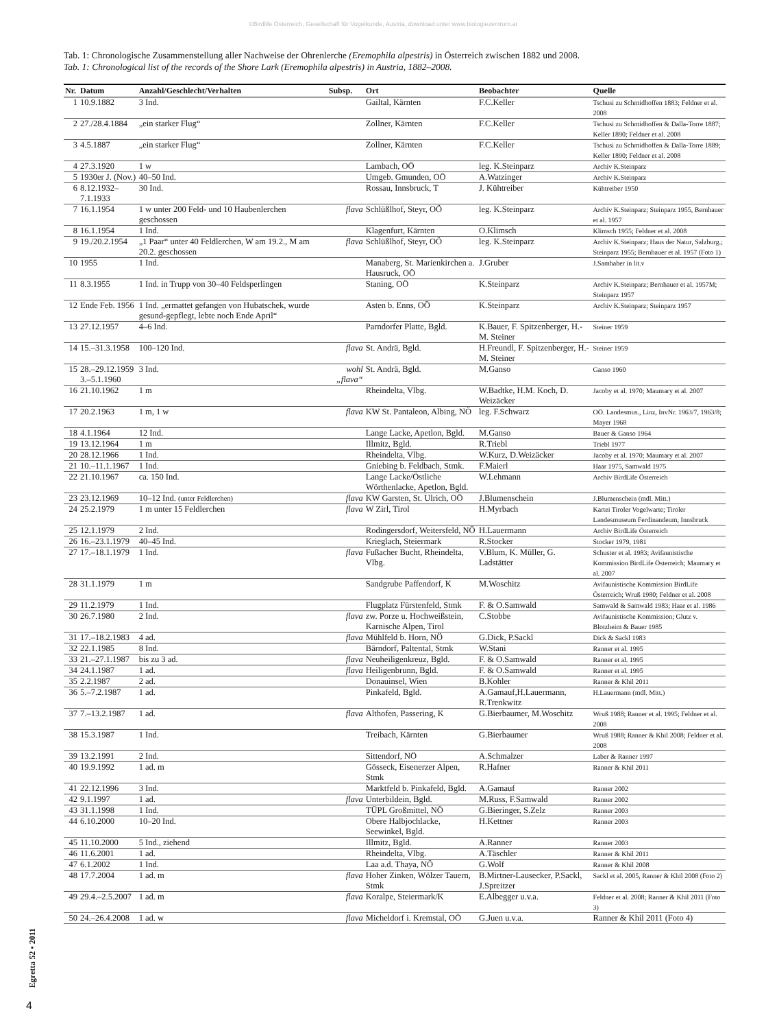©Birdlife Österreich, Gesellschaft für Vogelkunde, Austria, download unter www.biologiezentrum.at
Tab. 1: Chronologische Zusammenstellung aller Nachweise der Ohrenlerche (Eremophila alpestris) in Österreich zwischen 1882 und 2008.
Tab. 1: Chronological list of the records of the Shore Lark (Eremophila alpestris) in Austria, 1882–2008.
| Nr. | Datum | Anzahl/Geschlecht/Verhalten | Subsp. | Ort | Beobachter | Quelle |
| --- | --- | --- | --- | --- | --- | --- |
| 1 | 10.9.1882 | 3 Ind. | | Gailtal, Kärnten | F.C.Keller | Tschusi zu Schmidhoffen 1883; Feldner et al. 2008 |
| 2 | 27./28.4.1884 | „ein starker Flug“ | | Zollner, Kärnten | F.C.Keller | Tschusi zu Schmidhoffen & Dalla-Torre 1887; Keller 1890; Feldner et al. 2008 |
| 3 | 4.5.1887 | „ein starker Flug“ | | Zollner, Kärnten | F.C.Keller | Tschusi zu Schmidhoffen & Dalla-Torre 1889; Keller 1890; Feldner et al. 2008 |
| 4 | 27.3.1920 | 1 w | | Lambach, OÖ | leg. K.Steinparz | Archiv K.Steinparz |
| 5 | 1930er J. (Nov.) | 40–50 Ind. | | Umgeb. Gmunden, OÖ | A.Watzinger | Archiv K.Steinparz |
| 6 | 8.12.1932–7.1.1933 | 30 Ind. | | Rossau, Innsbruck, T | J. Kühtreiber | Kühtreiber 1950 |
| 7 | 16.1.1954 | 1 w unter 200 Feld- und 10 Haubenlerchen geschossen | flava | Schlüßlhof, Steyr, OÖ | leg. K.Steinparz | Archiv K.Steinparz; Steinparz 1955, Bernhauer et al. 1957 |
| 8 | 16.1.1954 | 1 Ind. | | Klagenfurt, Kärnten | O.Klimsch | Klimsch 1955; Feldner et al. 2008 |
| 9 | 19./20.2.1954 | „1 Paar“ unter 40 Feldlerchen, W am 19.2., M am 20.2. geschossen | flava | Schlüßlhof, Steyr, OÖ | leg. K.Steinparz | Archiv K.Steinparz; Haus der Natur, Salzburg.; Steinparz 1955; Bernhauer et al. 1957 (Foto 1) |
| 10 | 1955 | 1 Ind. | | Manaberg, St. Marienkirchen a. Hausruck, OÖ | J.Gruber | J.Samhaber in lit.v |
| 11 | 8.3.1955 | 1 Ind. in Trupp von 30–40 Feldsperlingen | | Staning, OÖ | K.Steinparz | Archiv K.Steinparz; Bernhauer et al. 1957M; Steinparz 1957 |
| 12 | Ende Feb. 1956 | 1 Ind. „ermattet gefangen von Hubatschek, wurde gesund-gepflegt, lebte noch Ende April“ | | Asten b. Enns, OÖ | K.Steinparz | Archiv K.Steinparz; Steinparz 1957 |
| 13 | 27.12.1957 | 4–6 Ind. | | Parndorfer Platte, Bgld. | K.Bauer, F. Spitzenberger, H.-M. Steiner | Steiner 1959 |
| 14 | 15.–31.3.1958 | 100–120 Ind. | flava | St. Andrä, Bgld. | H.Freundl, F. Spitzenberger, H.-M. Steiner | Steiner 1959 |
| 15 | 28.–29.12.1959 3.–5.1.1960 | 3 Ind. | wohl „flava“ | St. Andrä, Bgld. | M.Ganso | Ganso 1960 |
| 16 | 21.10.1962 | 1 m | | Rheindelta, Vlbg. | W.Badtke, H.M. Koch, D. Weizäcker | Jacoby et al. 1970; Maumary et al. 2007 |
| 17 | 20.2.1963 | 1 m, 1 w | flava | KW St. Pantaleon, Albing, NÖ | leg. F.Schwarz | OÖ. Landesmus., Linz, InvNr. 1963/7, 1963/8; Mayer 1968 |
| 18 | 4.1.1964 | 12 Ind. | | Lange Lacke, Apetlon, Bgld. | M.Ganso | Bauer & Ganso 1964 |
| 19 | 13.12.1964 | 1 m | | Illmitz, Bgld. | R.Triebl | Triebl 1977 |
| 20 | 28.12.1966 | 1 Ind. | | Rheindelta, Vlbg. | W.Kurz, D.Weizäcker | Jacoby et al. 1970; Maumary et al. 2007 |
| 21 | 10.–11.1.1967 | 1 Ind. | | Gniebing b. Feldbach, Stmk. | F.Maierl | Haar 1975, Samwald 1975 |
| 22 | 21.10.1967 | ca. 150 Ind. | | Lange Lacke/Östliche Wörthenlacke, Apetlon, Bgld. | W.Lehmann | Archiv BirdLife Österreich |
| 23 | 23.12.1969 | 10–12 Ind. (unter Feldlerchen) | flava | KW Garsten, St. Ulrich, OÖ | J.Blumenschein | J.Blumenschein (mdl. Mitt.) |
| 24 | 25.2.1979 | 1 m unter 15 Feldlerchen | flava | W Zirl, Tirol | H.Myrbach | Kartei Tiroler Vogelwarte; Tiroler Landesmuseum Ferdinandeum, Innsbruck |
| 25 | 12.1.1979 | 2 Ind. | | Rodingersdorf, Weitersfeld, NÖ | H.Lauermann | Archiv BirdLife Österreich |
| 26 | 16.–23.1.1979 | 40–45 Ind. | | Krieglach, Steiermark | R.Stocker | Stocker 1979, 1981 |
| 27 | 17.–18.1.1979 | 1 Ind. | flava | Fußacher Bucht, Rheindelta, Vlbg. | V.Blum, K. Müller, G. Ladstätter | Schuster et al. 1983; Avifaunistische Kommission BirdLife Österreich; Maumary et al. 2007 |
| 28 | 31.1.1979 | 1 m | | Sandgrube Paffendorf, K | M.Woschitz | Avifaunistische Kommission BirdLife Österreich; Wruß 1980; Feldner et al. 2008 |
| 29 | 11.2.1979 | 1 Ind. | | Flugplatz Fürstenfeld, Stmk | F. & O.Samwald | Samwald & Samwald 1983; Haar et al. 1986 |
| 30 | 26.7.1980 | 2 Ind. | flava | zw. Porze u. Hochweißstein, Karnische Alpen, Tirol | C.Stobbe | Avifaunistische Kommission; Glutz v. Blotzheim & Bauer 1985 |
| 31 | 17.–18.2.1983 | 4 ad. | flava | Mühlfeld b. Horn, NÖ | G.Dick, P.Sackl | Dick & Sackl 1983 |
| 32 | 22.1.1985 | 8 Ind. | | Bärndorf, Paltental, Stmk | W.Stani | Ranner et al. 1995 |
| 33 | 21.–27.1.1987 | bis zu 3 ad. | flava | Neuheiligenkreuz, Bgld. | F. & O.Samwald | Ranner et al. 1995 |
| 34 | 24.1.1987 | 1 ad. | flava | Heiligenbrunn, Bgld. | F. & O.Samwald | Ranner et al. 1995 |
| 35 | 2.2.1987 | 2 ad. | | Donauinsel, Wien | B.Kohler | Ranner & Khil 2011 |
| 36 | 5.–7.2.1987 | 1 ad. | | Pinkafeld, Bgld. | A.Gamauf,H.Lauermann, R.Trenkwitz | H.Lauermann (mdl. Mitt.) |
| 37 | 7.–13.2.1987 | 1 ad. | flava | Althofen, Passering, K | G.Bierbaumer, M.Woschitz | Wruß 1988; Ranner et al. 1995; Feldner et al. 2008 |
| 38 | 15.3.1987 | 1 Ind. | | Treibach, Kärnten | G.Bierbaumer | Wruß 1988; Ranner & Khil 2008; Feldner et al. 2008 |
| 39 | 13.2.1991 | 2 Ind. | | Sittendorf, NÖ | A.Schmalzer | Laber & Ranner 1997 |
| 40 | 19.9.1992 | 1 ad. m | | Gösseck, Eisenerzer Alpen, Stmk | R.Hafner | Ranner & Khil 2011 |
| 41 | 22.12.1996 | 3 Ind. | | Marktfeld b. Pinkafeld, Bgld. | A.Gamauf | Ranner 2002 |
| 42 | 9.1.1997 | 1 ad. | flava | Unterbildein, Bgld. | M.Russ, F.Samwald | Ranner 2002 |
| 43 | 31.1.1998 | 1 Ind. | | TÜPL Großmittel, NÖ | G.Bieringer, S.Zelz | Ranner 2003 |
| 44 | 6.10.2000 | 10–20 Ind. | | Obere Halbjochlacke, Seewinkel, Bgld. | H.Kettner | Ranner 2003 |
| 45 | 11.10.2000 | 5 Ind., ziehend | | Illmitz, Bgld. | A.Ranner | Ranner 2003 |
| 46 | 11.6.2001 | 1 ad. | | Rheindelta, Vlbg. | A.Täschler | Ranner & Khil 2011 |
| 47 | 6.1.2002 | 1 Ind. | | Laa a.d. Thaya, NÖ | G.Wolf | Ranner & Khil 2008 |
| 48 | 17.7.2004 | 1 ad. m | flava | Hoher Zinken, Wölzer Tauern, Stmk | B.Mirtner-Lausecker, P.Sackl, J.Spreitzer | Sackl et al. 2005, Ranner & Khil 2008 (Foto 2) |
| 49 | 29.4.–2.5.2007 | 1 ad. m | flava | Koralpe, Steiermark/K | E.Albegger u.v.a. | Feldner et al. 2008; Ranner & Khil 2011 (Foto 3) |
| 50 | 24.–26.4.2008 | 1 ad. w | flava | Micheldorf i. Kremstal, OÖ | G.Juen u.v.a. | Ranner & Khil 2011 (Foto 4) |
Egretta 52 • 2011
4